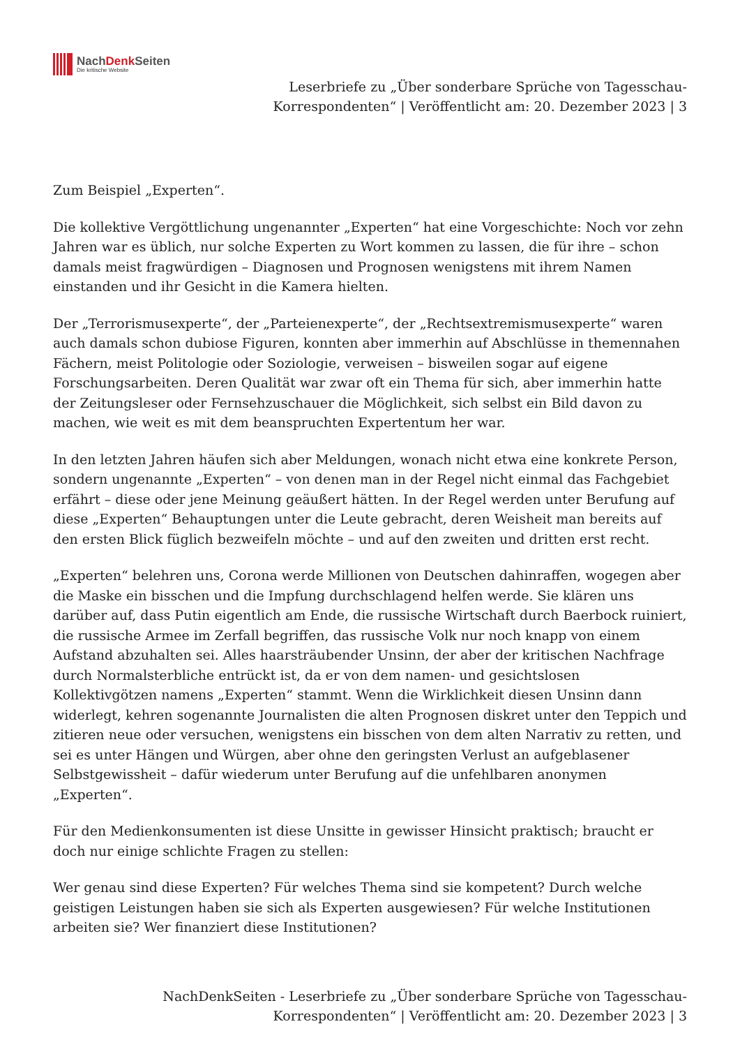NachDenk Seiten
Die kritische Website
Leserbriefe zu „Über sonderbare Sprüche von Tagesschau-
Korrespondenten“ | Veröffentlicht am: 20. Dezember 2023 | 3
Zum Beispiel „Experten“.
Die kollektive Vergöttlichung ungenannter „Experten“ hat eine Vorgeschichte: Noch vor zehn Jahren war es üblich, nur solche Experten zu Wort kommen zu lassen, die für ihre – schon damals meist fragwürdigen – Diagnosen und Prognosen wenigstens mit ihrem Namen einstanden und ihr Gesicht in die Kamera hielten.
Der „Terrorismusexperte“, der „Parteienexperte“, der „Rechtsextremismusexperte“ waren auch damals schon dubiose Figuren, konnten aber immerhin auf Abschlüsse in themennahen Fächern, meist Politologie oder Soziologie, verweisen – bisweilen sogar auf eigene Forschungsarbeiten. Deren Qualität war zwar oft ein Thema für sich, aber immerhin hatte der Zeitungsleser oder Fernsehzuschauer die Möglichkeit, sich selbst ein Bild davon zu machen, wie weit es mit dem beanspruchten Expertentum her war.
In den letzten Jahren häufen sich aber Meldungen, wonach nicht etwa eine konkrete Person, sondern ungenannte „Experten“ – von denen man in der Regel nicht einmal das Fachgebiet erfährt – diese oder jene Meinung geäußert hätten. In der Regel werden unter Berufung auf diese „Experten“ Behauptungen unter die Leute gebracht, deren Weisheit man bereits auf den ersten Blick füglich bezweifeln möchte – und auf den zweiten und dritten erst recht.
„Experten“ belehren uns, Corona werde Millionen von Deutschen dahinraffen, wogegen aber die Maske ein bisschen und die Impfung durchschlagend helfen werde. Sie klären uns darüber auf, dass Putin eigentlich am Ende, die russische Wirtschaft durch Baerbock ruiniert, die russische Armee im Zerfall begriffen, das russische Volk nur noch knapp von einem Aufstand abzuhalten sei. Alles haarsträubender Unsinn, der aber der kritischen Nachfrage durch Normalsterbliche entrückt ist, da er von dem namen- und gesichtslosen Kollektivgötzen namens „Experten“ stammt. Wenn die Wirklichkeit diesen Unsinn dann widerlegt, kehren sogenannte Journalisten die alten Prognosen diskret unter den Teppich und zitieren neue oder versuchen, wenigstens ein bisschen von dem alten Narrativ zu retten, und sei es unter Hängen und Würgen, aber ohne den geringsten Verlust an aufgeblasener Selbstgewissheit – dafür wiederum unter Berufung auf die unfehlbaren anonymen „Experten“.
Für den Medienkonsumenten ist diese Unsitte in gewisser Hinsicht praktisch; braucht er doch nur einige schlichte Fragen zu stellen:
Wer genau sind diese Experten? Für welches Thema sind sie kompetent? Durch welche geistigen Leistungen haben sie sich als Experten ausgewiesen? Für welche Institutionen arbeiten sie? Wer finanziert diese Institutionen?
NachDenkSeiten - Leserbriefe zu „Über sonderbare Sprüche von Tagesschau-
Korrespondenten“ | Veröffentlicht am: 20. Dezember 2023 | 3